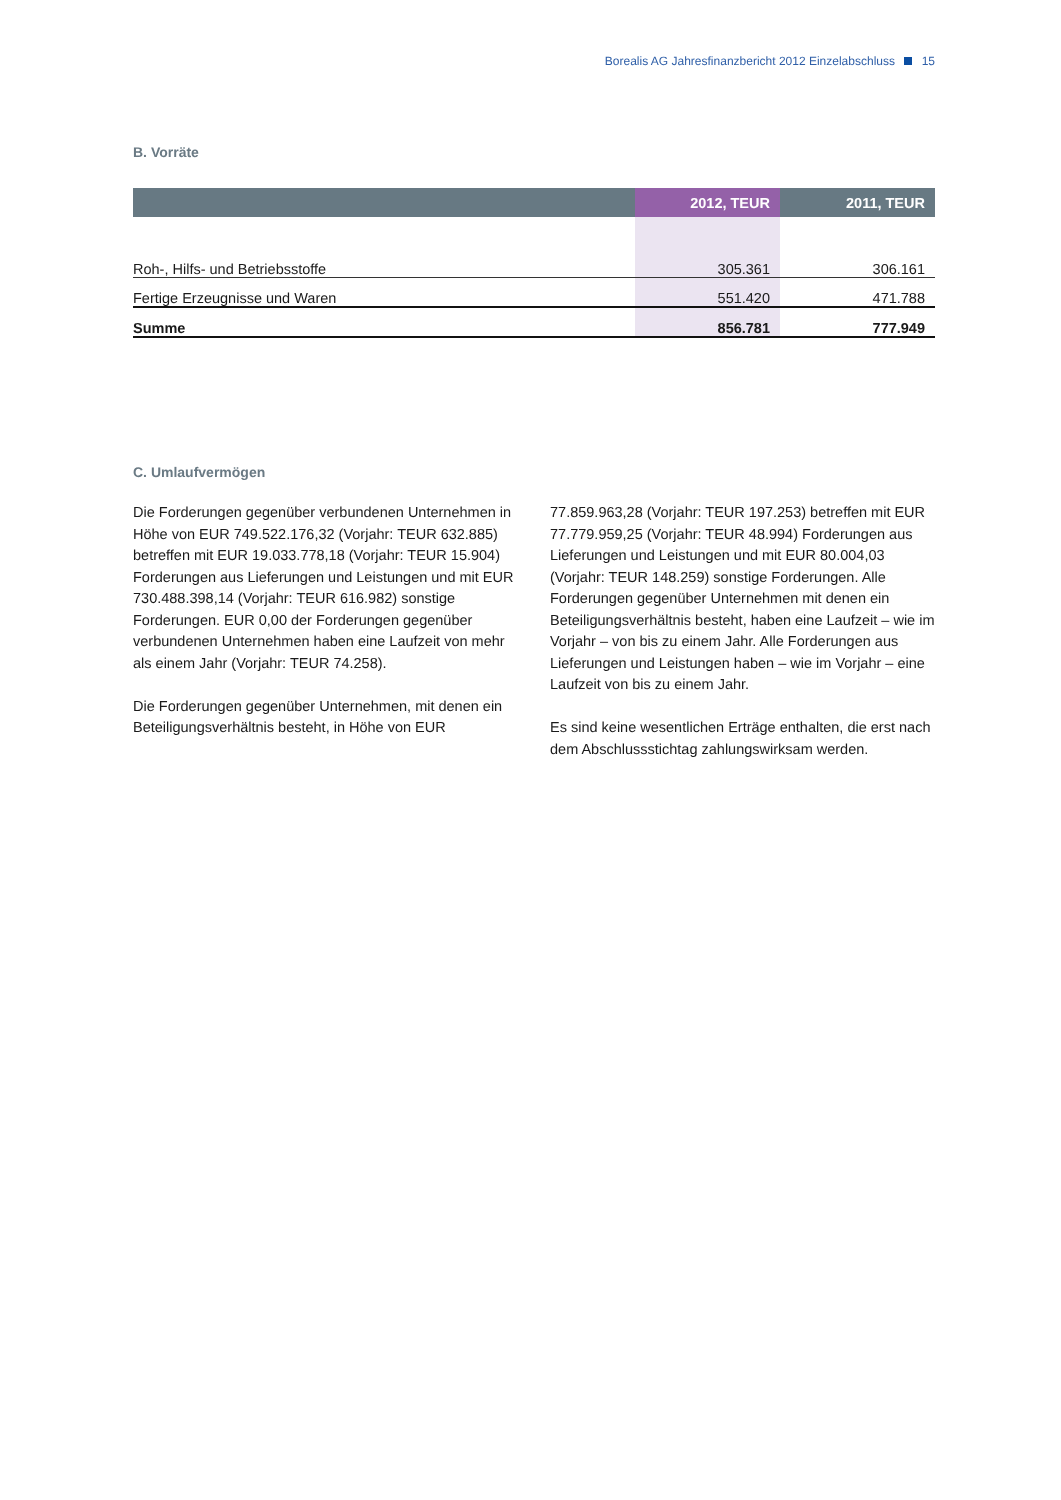Borealis AG Jahresfinanzbericht 2012 Einzelabschluss 15
B. Vorräte
| | 2012, TEUR | 2011, TEUR |
| --- | --- | --- |
| Roh-, Hilfs- und Betriebsstoffe | 305.361 | 306.161 |
| Fertige Erzeugnisse und Waren | 551.420 | 471.788 |
| Summe | 856.781 | 777.949 |
C. Umlaufvermögen
Die Forderungen gegenüber verbundenen Unternehmen in Höhe von EUR 749.522.176,32 (Vorjahr: TEUR 632.885) betreffen mit EUR 19.033.778,18 (Vorjahr: TEUR 15.904) Forderungen aus Lieferungen und Leistungen und mit EUR 730.488.398,14 (Vorjahr: TEUR 616.982) sonstige Forderungen. EUR 0,00 der Forderungen gegenüber verbundenen Unternehmen haben eine Laufzeit von mehr als einem Jahr (Vorjahr: TEUR 74.258).
Die Forderungen gegenüber Unternehmen, mit denen ein Beteiligungsverhältnis besteht, in Höhe von EUR
77.859.963,28 (Vorjahr: TEUR 197.253) betreffen mit EUR 77.779.959,25 (Vorjahr: TEUR 48.994) Forderungen aus Lieferungen und Leistungen und mit EUR 80.004,03 (Vorjahr: TEUR 148.259) sonstige Forderungen. Alle Forderungen gegenüber Unternehmen mit denen ein Beteiligungsverhältnis besteht, haben eine Laufzeit – wie im Vorjahr – von bis zu einem Jahr. Alle Forderungen aus Lieferungen und Leistungen haben – wie im Vorjahr – eine Laufzeit von bis zu einem Jahr.
Es sind keine wesentlichen Erträge enthalten, die erst nach dem Abschlussstichtag zahlungswirksam werden.